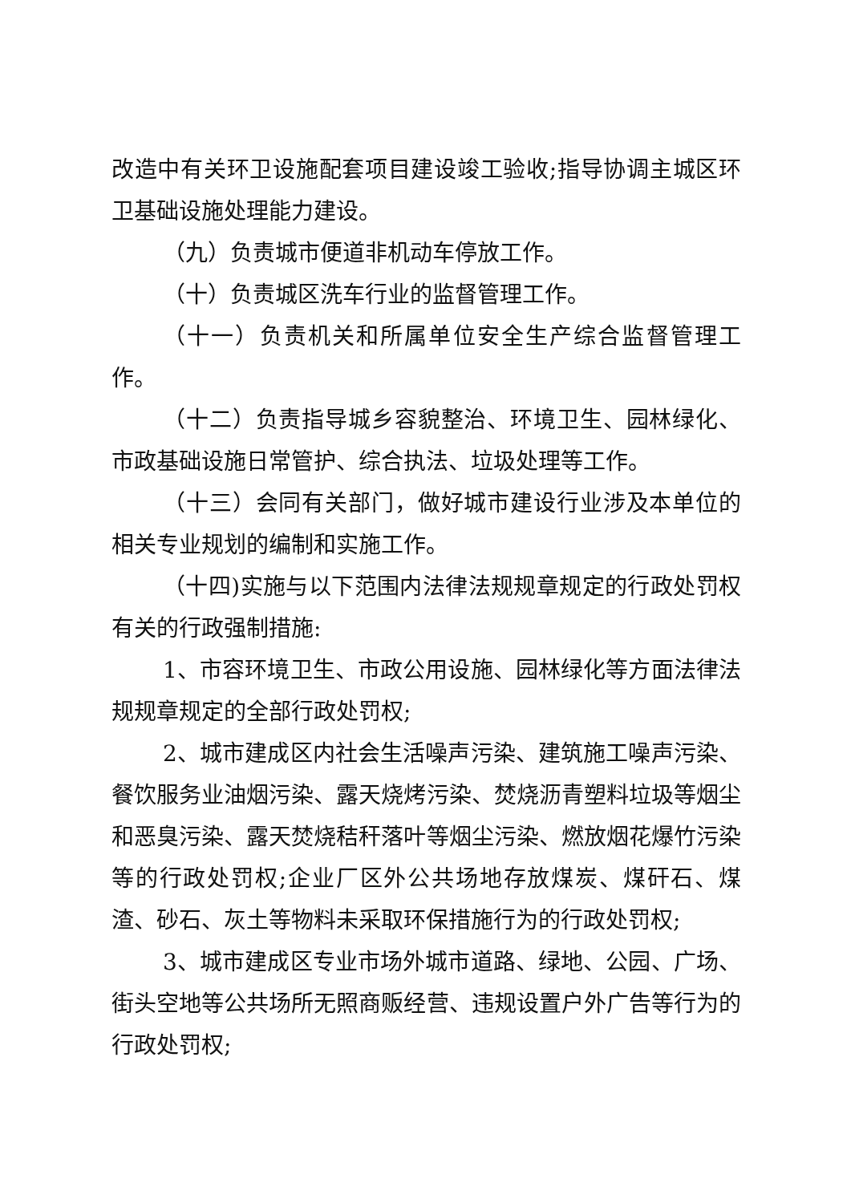改造中有关环卫设施配套项目建设竣工验收;指导协调主城区环卫基础设施处理能力建设。
（九）负责城市便道非机动车停放工作。
（十）负责城区洗车行业的监督管理工作。
（十一）负责机关和所属单位安全生产综合监督管理工作。
（十二）负责指导城乡容貌整治、环境卫生、园林绿化、市政基础设施日常管护、综合执法、垃圾处理等工作。
（十三）会同有关部门，做好城市建设行业涉及本单位的相关专业规划的编制和实施工作。
（十四)实施与以下范围内法律法规规章规定的行政处罚权有关的行政强制措施:
1、市容环境卫生、市政公用设施、园林绿化等方面法律法规规章规定的全部行政处罚权;
2、城市建成区内社会生活噪声污染、建筑施工噪声污染、餐饮服务业油烟污染、露天烧烤污染、焚烧沥青塑料垃圾等烟尘和恶臭污染、露天焚烧秸秆落叶等烟尘污染、燃放烟花爆竹污染等的行政处罚权;企业厂区外公共场地存放煤炭、煤矸石、煤渣、砂石、灰土等物料未采取环保措施行为的行政处罚权;
3、城市建成区专业市场外城市道路、绿地、公园、广场、街头空地等公共场所无照商贩经营、违规设置户外广告等行为的行政处罚权;